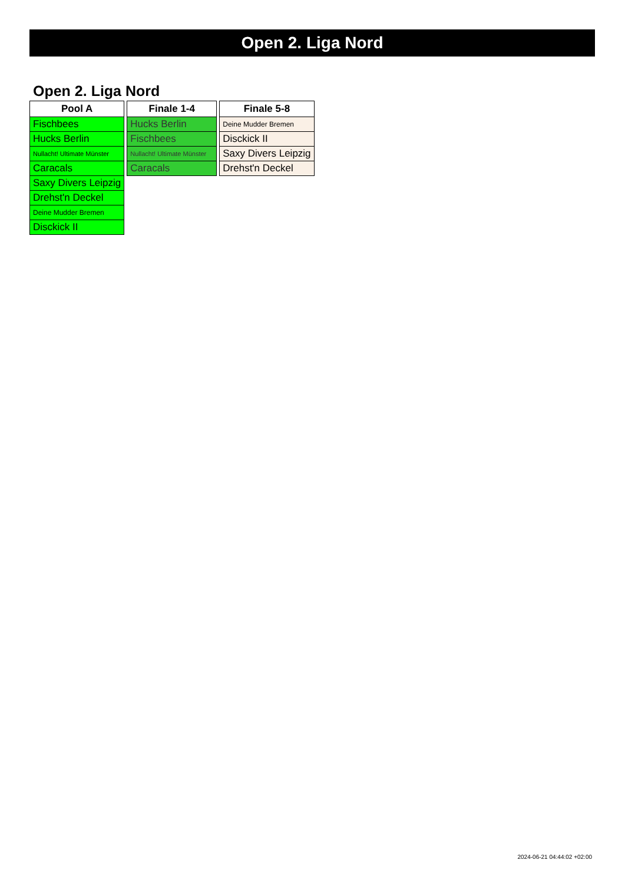Open 2. Liga Nord
Open 2. Liga Nord
| Pool A |
| --- |
| Fischbees |
| Hucks Berlin |
| Nullacht! Ultimate Münster |
| Caracals |
| Saxy Divers Leipzig |
| Drehst'n Deckel |
| Deine Mudder Bremen |
| Disckick II |
| Finale 1-4 |
| --- |
| Hucks Berlin |
| Fischbees |
| Nullacht! Ultimate Münster |
| Caracals |
| Finale 5-8 |
| --- |
| Deine Mudder Bremen |
| Disckick II |
| Saxy Divers Leipzig |
| Drehst'n Deckel |
2024-06-21 04:44:02 +02:00